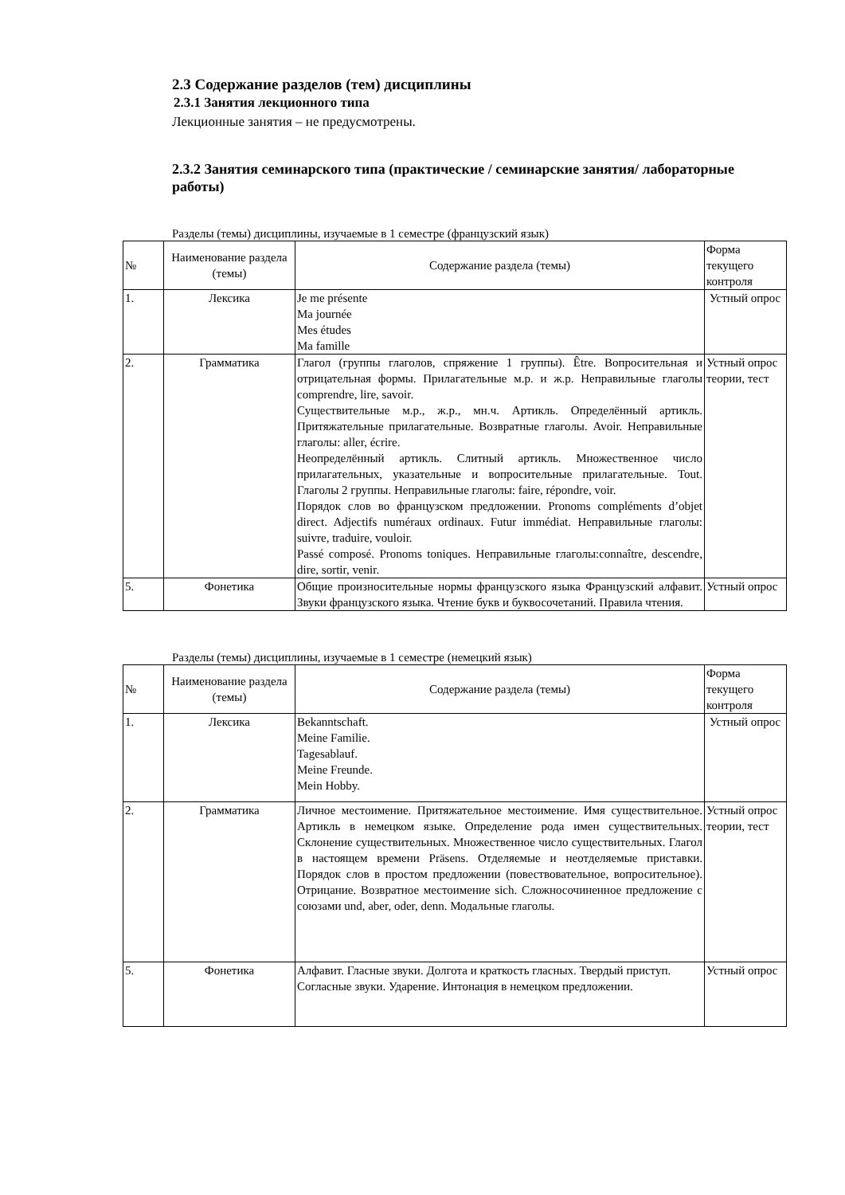2.3 Содержание разделов (тем) дисциплины
2.3.1 Занятия лекционного типа
Лекционные занятия – не предусмотрены.
2.3.2 Занятия семинарского типа (практические / семинарские занятия/ лабораторные работы)
Разделы (темы) дисциплины, изучаемые в 1 семестре (французский язык)
| № | Наименование раздела (темы) | Содержание раздела (темы) | Форма текущего контроля |
| --- | --- | --- | --- |
| 1. | Лексика | Je me présente Ma journée Mes études Ma famille | Устный опрос |
| 2. | Грамматика | Глагол (группы глаголов, спряжение 1 группы). Être. Вопросительная и отрицательная формы. Прилагательные м.р. и ж.р. Неправильные глаголы comprendre, lire, savoir. Существительные м.р., ж.р., мн.ч. Артикль. Определённый артикль. Притяжательные прилагательные. Возвратные глаголы. Avoir. Неправильные глаголы: aller, écrire. Неопределённый артикль. Слитный артикль. Множественное число прилагательных, указательные и вопросительные прилагательные. Tout. Глаголы 2 группы. Неправильные глаголы: faire, répondre, voir. Порядок слов во французском предложении. Pronoms compléments d’objet direct. Adjectifs numéraux ordinaux. Futur immédiat. Неправильные глаголы: suivre, traduire, vouloir. Passé composé. Pronoms toniques. Неправильные глаголы:connaître, descendre, dire, sortir, venir. | Устный опрос теории, тест |
| 5. | Фонетика | Общие произносительные нормы французского языка Французский алфавит. Звуки французского языка. Чтение букв и буквосочетаний. Правила чтения. | Устный опрос |
Разделы (темы) дисциплины, изучаемые в 1 семестре (немецкий язык)
| № | Наименование раздела (темы) | Содержание раздела (темы) | Форма текущего контроля |
| --- | --- | --- | --- |
| 1. | Лексика | Bekanntschaft. Meine Familie. Tagesablauf. Meine Freunde. Mein Hobby. | Устный опрос |
| 2. | Грамматика | Личное местоимение. Притяжательное местоимение. Имя существительное. Артикль в немецком языке. Определение рода имен существительных. Склонение существительных. Множественное число существительных. Глагол в настоящем времени Präsens. Отделяемые и неотделяемые приставки. Порядок слов в простом предложении (повествовательное, вопросительное). Отрицание. Возвратное местоимение sich. Сложносочиненное предложение с союзами und, aber, oder, denn. Модальные глаголы. | Устный опрос теории, тест |
| 5. | Фонетика | Алфавит. Гласные звуки. Долгота и краткость гласных. Твердый приступ. Согласные звуки. Ударение. Интонация в немецком предложении. | Устный опрос |